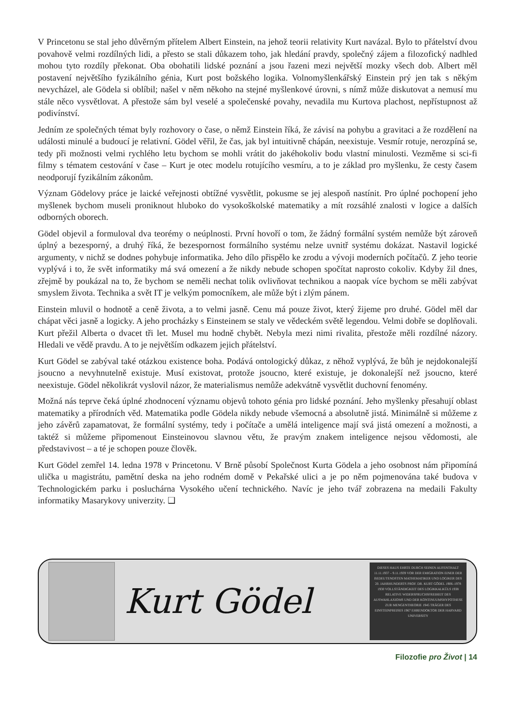V Princetonu se stal jeho důvěrným přítelem Albert Einstein, na jehož teorii relativity Kurt navázal. Bylo to přátelství dvou povahově velmi rozdílných lidi, a přesto se stali důkazem toho, jak hledání pravdy, společný zájem a filozofický nadhled mohou tyto rozdíly překonat. Oba obohatili lidské poznání a jsou řazeni mezi největší mozky všech dob. Albert měl postavení největšího fyzikálního génia, Kurt post božského logika. Volnomyšlenkářský Einstein prý jen tak s někým nevycházel, ale Gödela si oblíbil; našel v něm někoho na stejné myšlenkové úrovni, s nímž může diskutovat a nemusí mu stále něco vysvětlovat. A přestože sám byl veselé a společenské povahy, nevadila mu Kurtova plachost, nepřístupnost až podivínství.
Jedním ze společných témat byly rozhovory o čase, o němž Einstein říká, že závisí na pohybu a gravitaci a že rozdělení na události minulé a budoucí je relativní. Gödel věřil, že čas, jak byl intuitivně chápán, neexistuje. Vesmír rotuje, nerozpíná se, tedy při možnosti velmi rychlého letu bychom se mohli vrátit do jakéhokoliv bodu vlastní minulosti. Vezměme si sci-fi filmy s tématem cestování v čase – Kurt je otec modelu rotujícího vesmíru, a to je základ pro myšlenku, že cesty časem neodporují fyzikálním zákonům.
Význam Gödelovy práce je laické veřejnosti obtížné vysvětlit, pokusme se jej alespoň nastínit. Pro úplné pochopení jeho myšlenek bychom museli proniknout hluboko do vysokoškolské matematiky a mít rozsáhlé znalosti v logice a dalších odborných oborech.
Gödel objevil a formuloval dva teorémy o neúplnosti. První hovoří o tom, že žádný formální systém nemůže být zároveň úplný a bezesporný, a druhý říká, že bezespornost formálního systému nelze uvnitř systému dokázat. Nastavil logické argumenty, v nichž se dodnes pohybuje informatika. Jeho dílo přispělo ke zrodu a vývoji moderních počítačů. Z jeho teorie vyplývá i to, že svět informatiky má svá omezení a že nikdy nebude schopen spočítat naprosto cokoliv. Kdyby žil dnes, zřejmě by poukázal na to, že bychom se neměli nechat tolik ovlivňovat technikou a naopak více bychom se měli zabývat smyslem života. Technika a svět IT je velkým pomocníkem, ale může být i zlým pánem.
Einstein mluvil o hodnotě a ceně života, a to velmi jasně. Cenu má pouze život, který žijeme pro druhé. Gödel měl dar chápat věci jasně a logicky. A jeho procházky s Einsteinem se staly ve vědeckém světě legendou. Velmi dobře se doplňovali. Kurt přežil Alberta o dvacet tři let. Musel mu hodně chybět. Nebyla mezi nimi rivalita, přestože měli rozdílné názory. Hledali ve vědě pravdu. A to je největším odkazem jejich přátelství.
Kurt Gödel se zabýval také otázkou existence boha. Podává ontologický důkaz, z něhož vyplývá, že bůh je nejdokonalejší jsoucno a nevyhnutelně existuje. Musí existovat, protože jsoucno, které existuje, je dokonalejší než jsoucno, které neexistuje. Gödel několikrát vyslovil názor, že materialismus nemůže adekvátně vysvětlit duchovní fenomény.
Možná nás teprve čeká úplné zhodnocení významu objevů tohoto génia pro lidské poznání. Jeho myšlenky přesahují oblast matematiky a přírodních věd. Matematika podle Gödela nikdy nebude všemocná a absolutně jistá. Minimálně si můžeme z jeho závěrů zapamatovat, že formální systémy, tedy i počítače a umělá inteligence mají svá jistá omezení a možnosti, a taktéž si můžeme připomenout Einsteinovou slavnou větu, že pravým znakem inteligence nejsou vědomosti, ale představivost – a té je schopen pouze člověk.
Kurt Gödel zemřel 14. ledna 1978 v Princetonu. V Brně působí Společnost Kurta Gödela a jeho osobnost nám připomíná ulička u magistrátu, pamětní deska na jeho rodném domě v Pekařské ulici a je po něm pojmenována také budova v Technologickém parku i posluchárna Vysokého učení technického. Navíc je jeho tvář zobrazena na medaili Fakulty informatiky Masarykovy univerzity. ❑
Kurt Gödel
DIESES HAUS EHRTE DURCH SEINEN AUFENTHALT 11.11.1937 – 9.11.1939 VOR DER EMIGRATION EINER DER BEDEUTENDSTEN MATHEMATIKER UND LOGIKER DES 20. JAHRHUNDERTS PROF. DR. KURT GÖDEL 1906–1978 1930 VOLLSTÄNDIGKEIT DES LOGIKKALKÜLS 1938 RELATIVE WIDERSPRUCHSFREIHEIT DES AUSWAHLAXIOMS UND DER KONTINUUMSHYPOTHESE ZUR MENGENTHEORIE 1945 TRÄGER DES EINSTEINPREISES 1967 EHRENDOKTOR DER HARVARD UNIVERSITY
Filozofie pro Život | 14